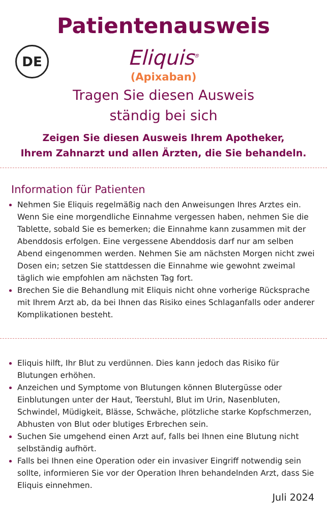Patientenausweis
DE
Eliquis<sup>®</sup>
(Apixaban)
Tragen Sie diesen Ausweis
ständig bei sich
Zeigen Sie diesen Ausweis Ihrem Apotheker,
Ihrem Zahnarzt und allen Ärzten, die Sie behandeln.
Information für Patienten
Nehmen Sie Eliquis regelmäßig nach den Anweisungen Ihres Arztes ein. Wenn Sie eine morgendliche Einnahme vergessen haben, nehmen Sie die Tablette, sobald Sie es bemerken; die Einnahme kann zusammen mit der Abenddosis erfolgen. Eine vergessene Abenddosis darf nur am selben Abend eingenommen werden. Nehmen Sie am nächsten Morgen nicht zwei Dosen ein; setzen Sie stattdessen die Einnahme wie gewohnt zweimal täglich wie empfohlen am nächsten Tag fort.
Brechen Sie die Behandlung mit Eliquis nicht ohne vorherige Rücksprache mit Ihrem Arzt ab, da bei Ihnen das Risiko eines Schlaganfalls oder anderer Komplikationen besteht.
Eliquis hilft, Ihr Blut zu verdünnen. Dies kann jedoch das Risiko für Blutungen erhöhen.
Anzeichen und Symptome von Blutungen können Blutergüsse oder Einblutungen unter der Haut, Teerstuhl, Blut im Urin, Nasenbluten, Schwindel, Müdigkeit, Blässe, Schwäche, plötzliche starke Kopfschmerzen, Abhusten von Blut oder blutiges Erbrechen sein.
Suchen Sie umgehend einen Arzt auf, falls bei Ihnen eine Blutung nicht selbständig aufhört.
Falls bei Ihnen eine Operation oder ein invasiver Eingriff notwendig sein sollte, informieren Sie vor der Operation Ihren behandelnden Arzt, dass Sie Eliquis einnehmen.
Juli 2024